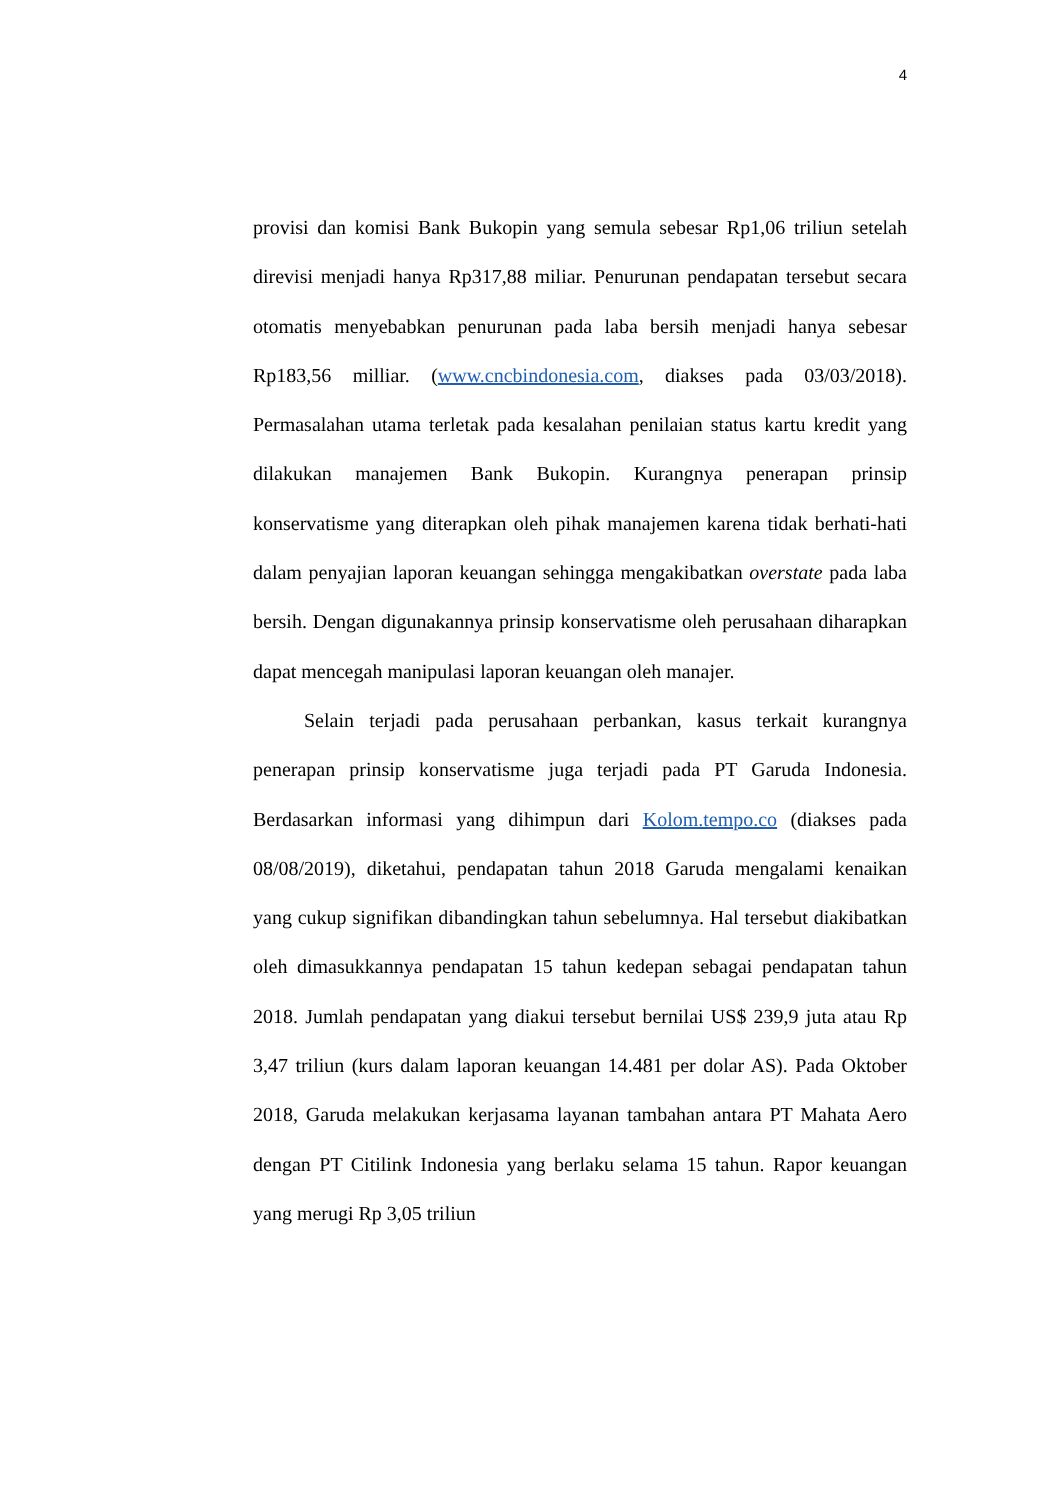4
provisi dan komisi Bank Bukopin yang semula sebesar Rp1,06 triliun setelah direvisi menjadi hanya Rp317,88 miliar. Penurunan pendapatan tersebut secara otomatis menyebabkan penurunan pada laba bersih menjadi hanya sebesar Rp183,56 milliar. (www.cncbindonesia.com, diakses pada 03/03/2018). Permasalahan utama terletak pada kesalahan penilaian status kartu kredit yang dilakukan manajemen Bank Bukopin. Kurangnya penerapan prinsip konservatisme yang diterapkan oleh pihak manajemen karena tidak berhati-hati dalam penyajian laporan keuangan sehingga mengakibatkan overstate pada laba bersih. Dengan digunakannya prinsip konservatisme oleh perusahaan diharapkan dapat mencegah manipulasi laporan keuangan oleh manajer.
Selain terjadi pada perusahaan perbankan, kasus terkait kurangnya penerapan prinsip konservatisme juga terjadi pada PT Garuda Indonesia. Berdasarkan informasi yang dihimpun dari Kolom.tempo.co (diakses pada 08/08/2019), diketahui, pendapatan tahun 2018 Garuda mengalami kenaikan yang cukup signifikan dibandingkan tahun sebelumnya. Hal tersebut diakibatkan oleh dimasukkannya pendapatan 15 tahun kedepan sebagai pendapatan tahun 2018. Jumlah pendapatan yang diakui tersebut bernilai US$ 239,9 juta atau Rp 3,47 triliun (kurs dalam laporan keuangan 14.481 per dolar AS). Pada Oktober 2018, Garuda melakukan kerjasama layanan tambahan antara PT Mahata Aero dengan PT Citilink Indonesia yang berlaku selama 15 tahun. Rapor keuangan yang merugi Rp 3,05 triliun